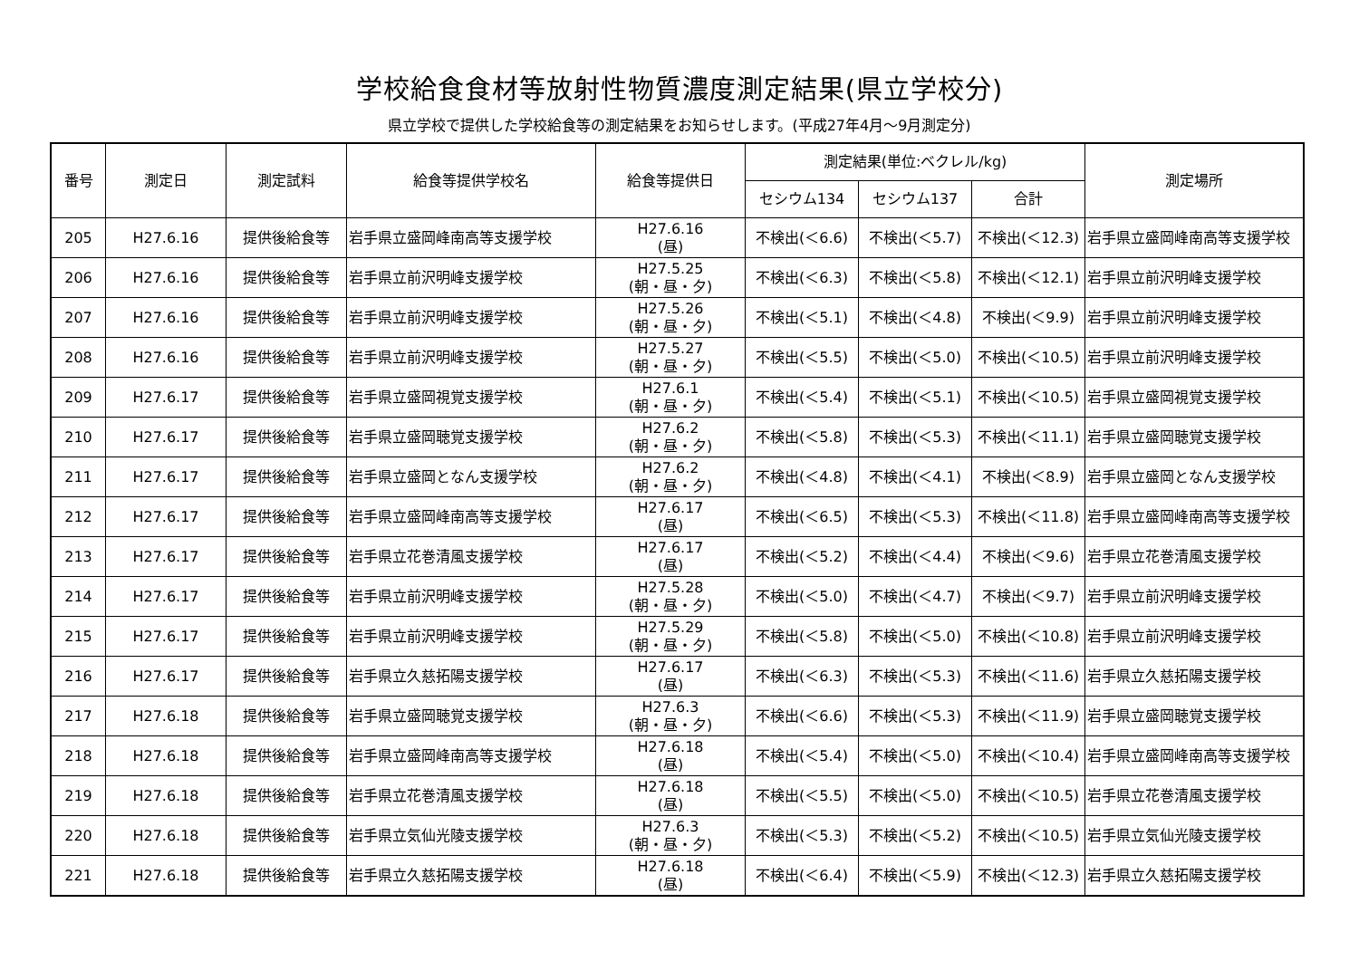学校給食食材等放射性物質濃度測定結果(県立学校分)
県立学校で提供した学校給食等の測定結果をお知らせします。(平成27年4月～9月測定分)
| 番号 | 測定日 | 測定試料 | 給食等提供学校名 | 給食等提供日 | 測定結果(単位:ベクレル/kg) | | | 測定場所 |
| --- | --- | --- | --- | --- | --- | --- | --- | --- |
| | | | | | セシウム134 | セシウム137 | 合計 | |
| 205 | H27.6.16 | 提供後給食等 | 岩手県立盛岡峰南高等支援学校 | H27.6.16 (昼) | 不検出(＜6.6) | 不検出(＜5.7) | 不検出(＜12.3) | 岩手県立盛岡峰南高等支援学校 |
| 206 | H27.6.16 | 提供後給食等 | 岩手県立前沢明峰支援学校 | H27.5.25 (朝・昼・夕) | 不検出(＜6.3) | 不検出(＜5.8) | 不検出(＜12.1) | 岩手県立前沢明峰支援学校 |
| 207 | H27.6.16 | 提供後給食等 | 岩手県立前沢明峰支援学校 | H27.5.26 (朝・昼・夕) | 不検出(＜5.1) | 不検出(＜4.8) | 不検出(＜9.9) | 岩手県立前沢明峰支援学校 |
| 208 | H27.6.16 | 提供後給食等 | 岩手県立前沢明峰支援学校 | H27.5.27 (朝・昼・夕) | 不検出(＜5.5) | 不検出(＜5.0) | 不検出(＜10.5) | 岩手県立前沢明峰支援学校 |
| 209 | H27.6.17 | 提供後給食等 | 岩手県立盛岡視覚支援学校 | H27.6.1 (朝・昼・夕) | 不検出(＜5.4) | 不検出(＜5.1) | 不検出(＜10.5) | 岩手県立盛岡視覚支援学校 |
| 210 | H27.6.17 | 提供後給食等 | 岩手県立盛岡聴覚支援学校 | H27.6.2 (朝・昼・夕) | 不検出(＜5.8) | 不検出(＜5.3) | 不検出(＜11.1) | 岩手県立盛岡聴覚支援学校 |
| 211 | H27.6.17 | 提供後給食等 | 岩手県立盛岡となん支援学校 | H27.6.2 (朝・昼・夕) | 不検出(＜4.8) | 不検出(＜4.1) | 不検出(＜8.9) | 岩手県立盛岡となん支援学校 |
| 212 | H27.6.17 | 提供後給食等 | 岩手県立盛岡峰南高等支援学校 | H27.6.17 (昼) | 不検出(＜6.5) | 不検出(＜5.3) | 不検出(＜11.8) | 岩手県立盛岡峰南高等支援学校 |
| 213 | H27.6.17 | 提供後給食等 | 岩手県立花巻清風支援学校 | H27.6.17 (昼) | 不検出(＜5.2) | 不検出(＜4.4) | 不検出(＜9.6) | 岩手県立花巻清風支援学校 |
| 214 | H27.6.17 | 提供後給食等 | 岩手県立前沢明峰支援学校 | H27.5.28 (朝・昼・夕) | 不検出(＜5.0) | 不検出(＜4.7) | 不検出(＜9.7) | 岩手県立前沢明峰支援学校 |
| 215 | H27.6.17 | 提供後給食等 | 岩手県立前沢明峰支援学校 | H27.5.29 (朝・昼・夕) | 不検出(＜5.8) | 不検出(＜5.0) | 不検出(＜10.8) | 岩手県立前沢明峰支援学校 |
| 216 | H27.6.17 | 提供後給食等 | 岩手県立久慈拓陽支援学校 | H27.6.17 (昼) | 不検出(＜6.3) | 不検出(＜5.3) | 不検出(＜11.6) | 岩手県立久慈拓陽支援学校 |
| 217 | H27.6.18 | 提供後給食等 | 岩手県立盛岡聴覚支援学校 | H27.6.3 (朝・昼・夕) | 不検出(＜6.6) | 不検出(＜5.3) | 不検出(＜11.9) | 岩手県立盛岡聴覚支援学校 |
| 218 | H27.6.18 | 提供後給食等 | 岩手県立盛岡峰南高等支援学校 | H27.6.18 (昼) | 不検出(＜5.4) | 不検出(＜5.0) | 不検出(＜10.4) | 岩手県立盛岡峰南高等支援学校 |
| 219 | H27.6.18 | 提供後給食等 | 岩手県立花巻清風支援学校 | H27.6.18 (昼) | 不検出(＜5.5) | 不検出(＜5.0) | 不検出(＜10.5) | 岩手県立花巻清風支援学校 |
| 220 | H27.6.18 | 提供後給食等 | 岩手県立気仙光陵支援学校 | H27.6.3 (朝・昼・夕) | 不検出(＜5.3) | 不検出(＜5.2) | 不検出(＜10.5) | 岩手県立気仙光陵支援学校 |
| 221 | H27.6.18 | 提供後給食等 | 岩手県立久慈拓陽支援学校 | H27.6.18 (昼) | 不検出(＜6.4) | 不検出(＜5.9) | 不検出(＜12.3) | 岩手県立久慈拓陽支援学校 |